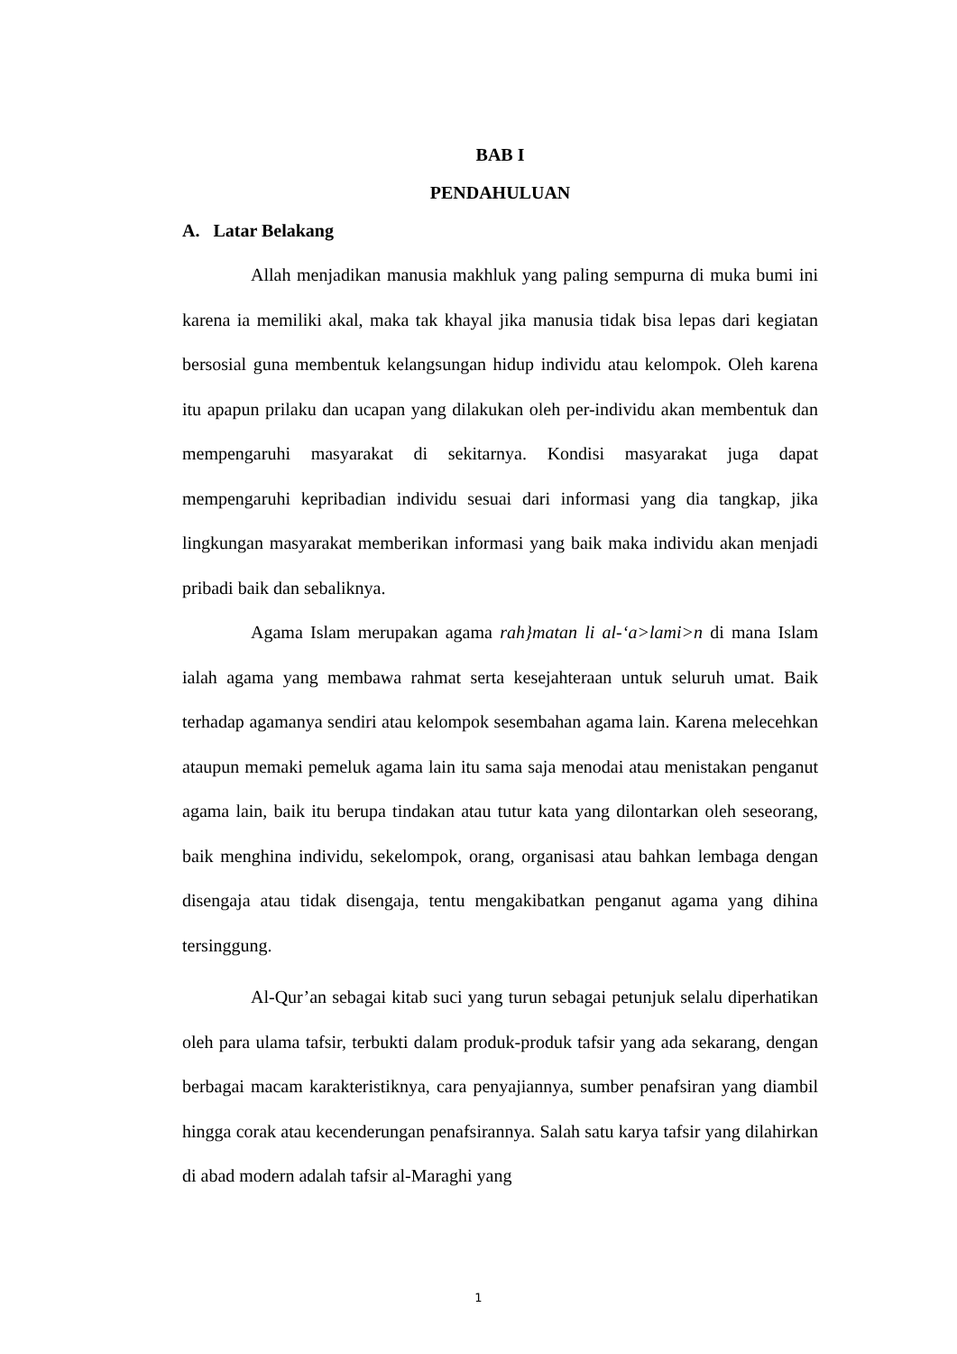BAB I
PENDAHULUAN
A. Latar Belakang
Allah menjadikan manusia makhluk yang paling sempurna di muka bumi ini karena ia memiliki akal, maka tak khayal jika manusia tidak bisa lepas dari kegiatan bersosial guna membentuk kelangsungan hidup individu atau kelompok. Oleh karena itu apapun prilaku dan ucapan yang dilakukan oleh per-individu akan membentuk dan mempengaruhi masyarakat di sekitarnya. Kondisi masyarakat juga dapat mempengaruhi kepribadian individu sesuai dari informasi yang dia tangkap, jika lingkungan masyarakat memberikan informasi yang baik maka individu akan menjadi pribadi baik dan sebaliknya.
Agama Islam merupakan agama rah}matan li al-‘a>lami>n di mana Islam ialah agama yang membawa rahmat serta kesejahteraan untuk seluruh umat. Baik terhadap agamanya sendiri atau kelompok sesembahan agama lain. Karena melecehkan ataupun memaki pemeluk agama lain itu sama saja menodai atau menistakan penganut agama lain, baik itu berupa tindakan atau tutur kata yang dilontarkan oleh seseorang, baik menghina individu, sekelompok, orang, organisasi atau bahkan lembaga dengan disengaja atau tidak disengaja, tentu mengakibatkan penganut agama yang dihina tersinggung.
Al-Qur’an sebagai kitab suci yang turun sebagai petunjuk selalu diperhatikan oleh para ulama tafsir, terbukti dalam produk-produk tafsir yang ada sekarang, dengan berbagai macam karakteristiknya, cara penyajiannya, sumber penafsiran yang diambil hingga corak atau kecenderungan penafsirannya. Salah satu karya tafsir yang dilahirkan di abad modern adalah tafsir al-Maraghi yang
1